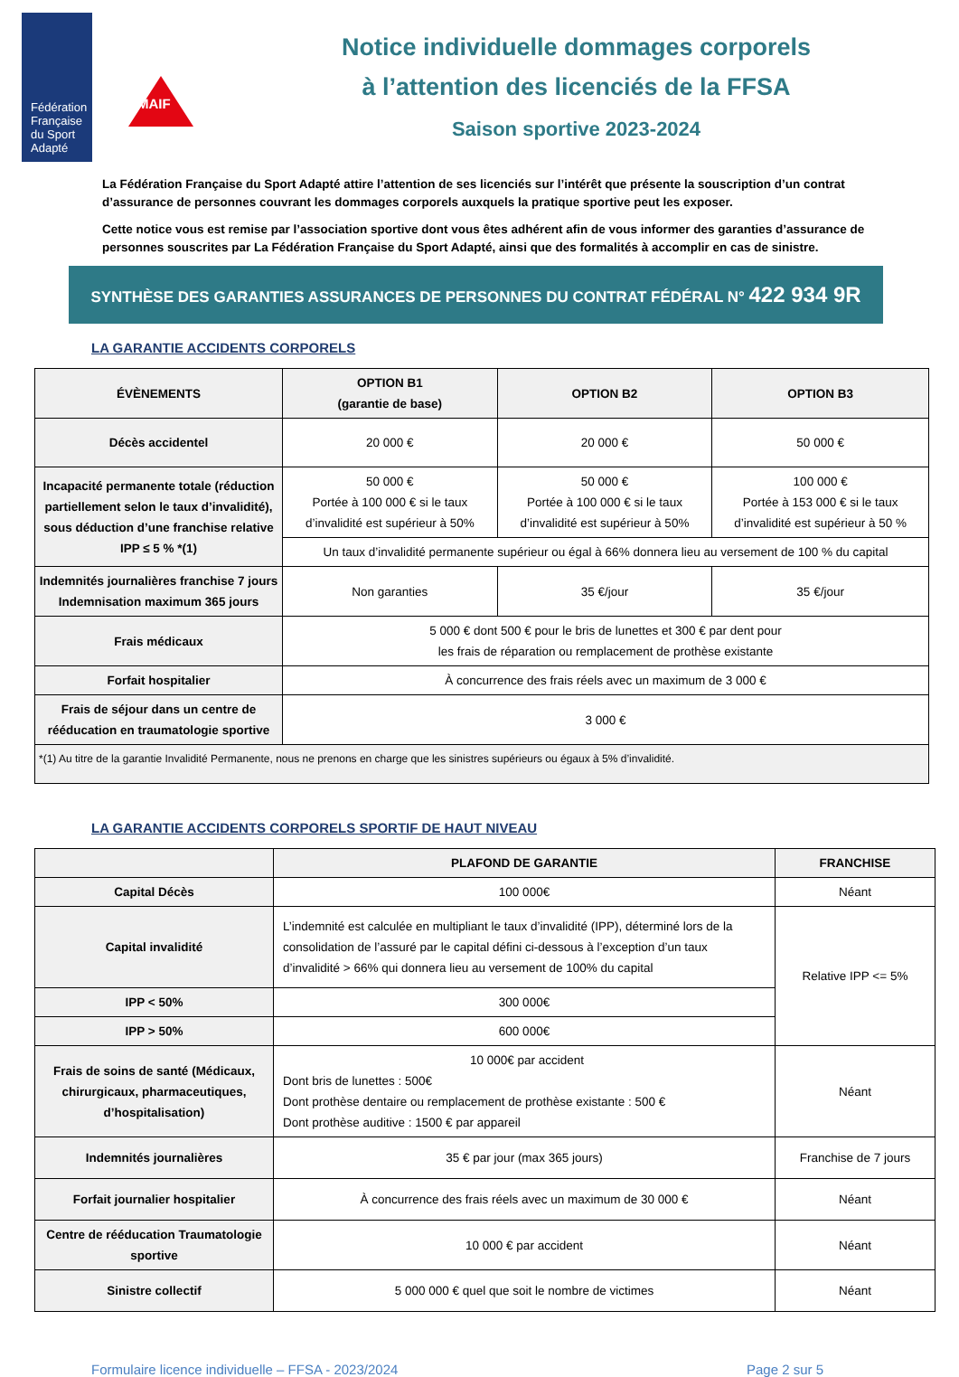Fédération Française du Sport Adapté
MAIF
Notice individuelle dommages corporels
à l’attention des licenciés de la FFSA
Saison sportive 2023-2024
La Fédération Française du Sport Adapté attire l’attention de ses licenciés sur l’intérêt que présente la souscription d’un contrat d’assurance de personnes couvrant les dommages corporels auxquels la pratique sportive peut les exposer.
Cette notice vous est remise par l’association sportive dont vous êtes adhérent afin de vous informer des garanties d’assurance de personnes souscrites par La Fédération Française du Sport Adapté, ainsi que des formalités à accomplir en cas de sinistre.
SYNTHÈSE DES GARANTIES ASSURANCES DE PERSONNES DU CONTRAT FÉDÉRAL N° 422 934 9R
LA GARANTIE ACCIDENTS CORPORELS
| ÉVÈNEMENTS | OPTION B1 (garantie de base) | OPTION B2 | OPTION B3 |
| --- | --- | --- | --- |
| Décès accidentel | 20 000 € | 20 000 € | 50 000 € |
| Incapacité permanente totale (réduction partiellement selon le taux d’invalidité), sous déduction d’une franchise relative IPP ≤ 5 % *(1) | 50 000 € Portée à 100 000 € si le taux d’invalidité est supérieur à 50% | 50 000 € Portée à 100 000 € si le taux d’invalidité est supérieur à 50% | 100 000 € Portée à 153 000 € si le taux d’invalidité est supérieur à 50 % |
| | Un taux d’invalidité permanente supérieur ou égal à 66% donnera lieu au versement de 100 % du capital | | |
| Indemnités journalières franchise 7 jours Indemnisation maximum 365 jours | Non garanties | 35 €/jour | 35 €/jour |
| Frais médicaux | 5 000 € dont 500 € pour le bris de lunettes et 300 € par dent pour les frais de réparation ou remplacement de prothèse existante | | |
| Forfait hospitalier | À concurrence des frais réels avec un maximum de 3 000 € | | |
| Frais de séjour dans un centre de rééducation en traumatologie sportive | 3 000 € | | |
| *(1) Au titre de la garantie Invalidité Permanente, nous ne prenons en charge que les sinistres supérieurs ou égaux à 5% d’invalidité. | | | |
LA GARANTIE ACCIDENTS CORPORELS SPORTIF DE HAUT NIVEAU
| | PLAFOND DE GARANTIE | FRANCHISE |
| --- | --- | --- |
| Capital Décès | 100 000€ | Néant |
| Capital invalidité | L’indemnité est calculée en multipliant le taux d’invalidité (IPP), déterminé lors de la consolidation de l’assuré par le capital défini ci-dessous à l’exception d’un taux d’invalidité > 66% qui donnera lieu au versement de 100% du capital | Relative IPP <= 5% |
| IPP < 50% | 300 000€ | |
| IPP > 50% | 600 000€ | |
| Frais de soins de santé (Médicaux, chirurgicaux, pharmaceutiques, d’hospitalisation) | 10 000€ par accident Dont bris de lunettes : 500€ Dont prothèse dentaire ou remplacement de prothèse existante : 500 € Dont prothèse auditive : 1500 € par appareil | Néant |
| Indemnités journalières | 35 € par jour (max 365 jours) | Franchise de 7 jours |
| Forfait journalier hospitalier | À concurrence des frais réels avec un maximum de 30 000 € | Néant |
| Centre de rééducation Traumatologie sportive | 10 000 € par accident | Néant |
| Sinistre collectif | 5 000 000 € quel que soit le nombre de victimes | Néant |
Formulaire licence individuelle – FFSA - 2023/2024 Page 2 sur 5